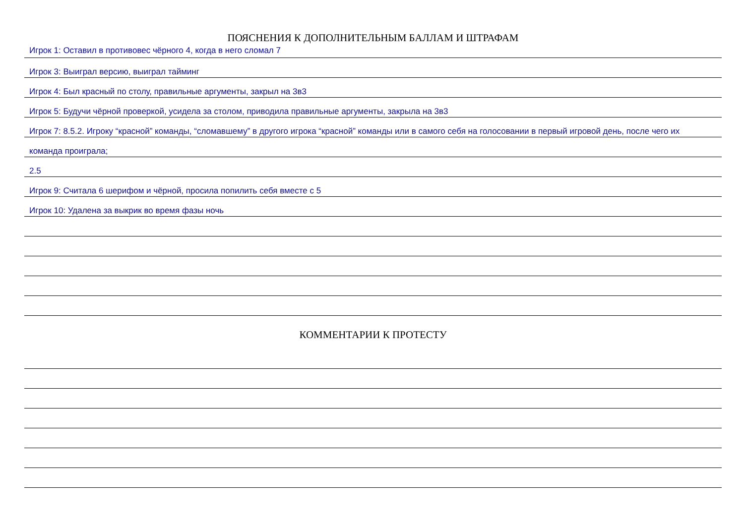ПОЯСНЕНИЯ К ДОПОЛНИТЕЛЬНЫМ БАЛЛАМ И ШТРАФАМ
Игрок 1: Оставил в противовес чёрного 4, когда в него сломал 7
Игрок 3: Выиграл версию, выиграл тайминг
Игрок 4: Был красный по столу, правильные аргументы, закрыл на 3в3
Игрок 5: Будучи чёрной проверкой, усидела за столом, приводила правильные аргументы, закрыла на 3в3
Игрок 7: 8.5.2. Игроку “красной” команды, “сломавшему” в другого игрока “красной” команды или в самого себя на голосовании в первый игровой день, после чего их
команда проиграла;
2.5
Игрок 9: Считала 6 шерифом и чёрной, просила попилить себя вместе с 5
Игрок 10: Удалена за выкрик во время фазы ночь
КОММЕНТАРИИ К ПРОТЕСТУ